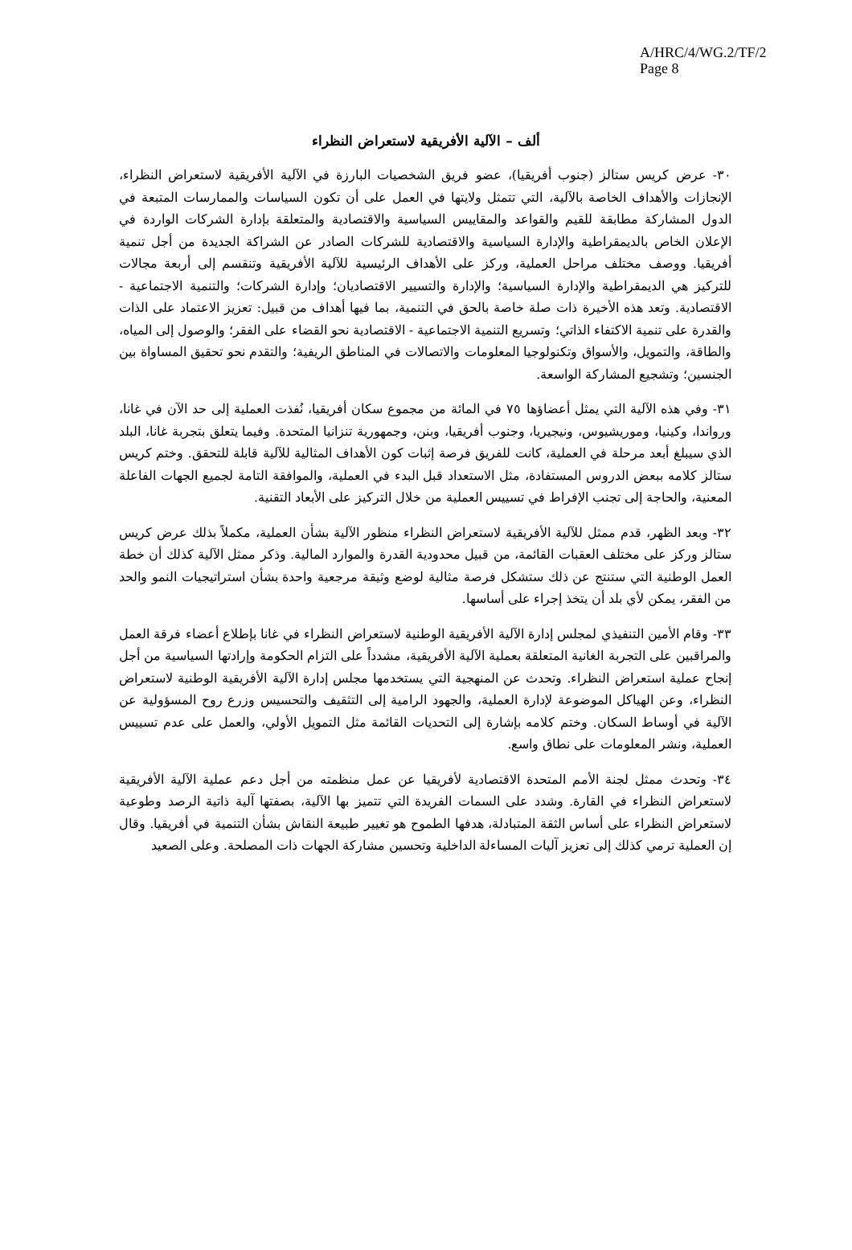A/HRC/4/WG.2/TF/2
Page 8
ألف – الآلية الأفريقية لاستعراض النظراء
٣٠- عرض كريس ستالز (جنوب أفريقيا)، عضو فريق الشخصيات البارزة في الآلية الأفريقية لاستعراض النظراء، الإنجازات والأهداف الخاصة بالآلية، التي تتمثل ولايتها في العمل على أن تكون السياسات والممارسات المتبعة في الدول المشاركة مطابقة للقيم والقواعد والمقاييس السياسية والاقتصادية والمتعلقة بإدارة الشركات الواردة في الإعلان الخاص بالديمقراطية والإدارة السياسية والاقتصادية للشركات الصادر عن الشراكة الجديدة من أجل تنمية أفريقيا. ووصف مختلف مراحل العملية، وركز على الأهداف الرئيسية للآلية الأفريقية وتنقسم إلى أربعة مجالات للتركيز هي الديمقراطية والإدارة السياسية؛ والإدارة والتسيير الاقتصاديان؛ وإدارة الشركات؛ والتنمية الاجتماعية - الاقتصادية. وتعد هذه الأخيرة ذات صلة خاصة بالحق في التنمية، بما فيها أهداف من قبيل: تعزيز الاعتماد على الذات والقدرة على تنمية الاكتفاء الذاتي؛ وتسريع التنمية الاجتماعية - الاقتصادية نحو القضاء على الفقر؛ والوصول إلى المياه، والطاقة، والتمويل، والأسواق وتكنولوجيا المعلومات والاتصالات في المناطق الريفية؛ والتقدم نحو تحقيق المساواة بين الجنسين؛ وتشجيع المشاركة الواسعة.
٣١- وفي هذه الآلية التي يمثل أعضاؤها ٧٥ في المائة من مجموع سكان أفريقيا، نُفذت العملية إلى حد الآن في غانا، ورواندا، وكينيا، وموريشيوس، ونيجيريا، وجنوب أفريقيا، وبنن، وجمهورية تنزانيا المتحدة. وفيما يتعلق بتجربة غانا، البلد الذي سيبلغ أبعد مرحلة في العملية، كانت للفريق فرصة إثبات كون الأهداف المثالية للآلية قابلة للتحقق. وختم كريس ستالز كلامه ببعض الدروس المستفادة، مثل الاستعداد قبل البدء في العملية، والموافقة التامة لجميع الجهات الفاعلة المعنية، والحاجة إلى تجنب الإفراط في تسييس العملية من خلال التركيز على الأبعاد التقنية.
٣٢- وبعد الظهر، قدم ممثل للآلية الأفريقية لاستعراض النظراء منظور الآلية بشأن العملية، مكملاً بذلك عرض كريس ستالز وركز على مختلف العقبات القائمة، من قبيل محدودية القدرة والموارد المالية. وذكر ممثل الآلية كذلك أن خطة العمل الوطنية التي ستنتج عن ذلك ستشكل فرصة مثالية لوضع وثيقة مرجعية واحدة بشأن استراتيجيات النمو والحد من الفقر، يمكن لأي بلد أن يتخذ إجراء على أساسها.
٣٣- وقام الأمين التنفيذي لمجلس إدارة الآلية الأفريقية الوطنية لاستعراض النظراء في غانا بإطلاع أعضاء فرقة العمل والمراقبين على التجربة الغانية المتعلقة بعملية الآلية الأفريقية، مشدداً على التزام الحكومة وإرادتها السياسية من أجل إنجاح عملية استعراض النظراء. وتحدث عن المنهجية التي يستخدمها مجلس إدارة الآلية الأفريقية الوطنية لاستعراض النظراء، وعن الهياكل الموضوعة لإدارة العملية، والجهود الرامية إلى التثقيف والتحسيس وزرع روح المسؤولية عن الآلية في أوساط السكان. وختم كلامه بإشارة إلى التحديات القائمة مثل التمويل الأولي، والعمل على عدم تسييس العملية، ونشر المعلومات على نطاق واسع.
٣٤- وتحدث ممثل لجنة الأمم المتحدة الاقتصادية لأفريقيا عن عمل منظمته من أجل دعم عملية الآلية الأفريقية لاستعراض النظراء في القارة. وشدد على السمات الفريدة التي تتميز بها الآلية، بصفتها آلية ذاتية الرصد وطوعية لاستعراض النظراء على أساس الثقة المتبادلة، هدفها الطموح هو تغيير طبيعة النقاش بشأن التنمية في أفريقيا. وقال إن العملية ترمي كذلك إلى تعزيز آليات المساءلة الداخلية وتحسين مشاركة الجهات ذات المصلحة. وعلى الصعيد